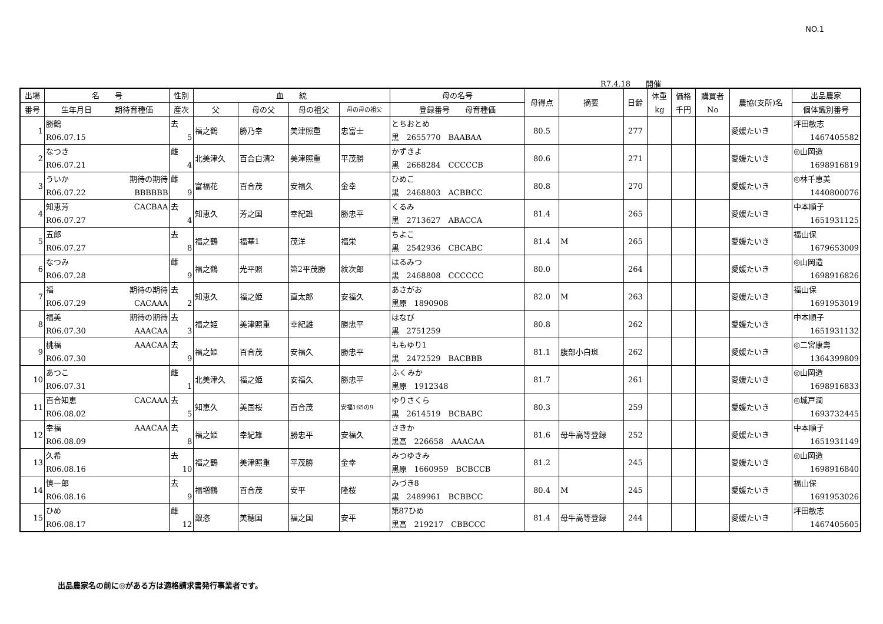NO.1
R7.4.18　　開催
| 出場 | 名 号 | 性別 | 血 統 | | | | 母の名号 | 母得点 | 摘要 | 日齢 | 体重 kg | 価格 千円 | 購買者 No | 農協(支所)名 | 出品農家 |
| --- | --- | --- | --- | --- | --- | --- | --- | --- | --- | --- | --- | --- | --- | --- | --- |
| 番号 | 生年月日 期待育種価 | 産次 | 父 | 母の父 | 母の祖父 | 母の母の祖父 | 登録番号 母育種価 | | | | | | | | 個体識別番号 |
| 1 | 勝鶴 R06.07.15 | 去 5 | 福之鶴 | 勝乃幸 | 美津照重 | 忠富士 | とちおとめ 黒 2655770 BAABAA | 80.5 | | 277 | | | | 愛媛たいき | 坪田敏志 1467405582 |
| 2 | なつき R06.07.21 | 雌 4 | 北美津久 | 百合白清2 | 美津照重 | 平茂勝 | かずきよ 黒 2668284 CCCCCB | 80.6 | | 271 | | | | 愛媛たいき | ◎山岡造 1698916819 |
| 3 | ういか 期待の期待 R06.07.22 BBBBBB | 雌 9 | 富福花 | 百合茂 | 安福久 | 金幸 | ひめこ 黒 2468803 ACBBCC | 80.8 | | 270 | | | | 愛媛たいき | ◎林千恵美 1440800076 |
| 4 | 知恵芳 CACBAA R06.07.27 | 去 4 | 知恵久 | 芳之国 | 幸紀雄 | 勝忠平 | くるみ 黒 2713627 ABACCA | 81.4 | | 265 | | | | 愛媛たいき | 中本順子 1651931125 |
| 5 | 五郎 R06.07.27 | 去 8 | 福之鶴 | 福華1 | 茂洋 | 福栄 | ちよこ 黒 2542936 CBCABC | 81.4 | M | 265 | | | | 愛媛たいき | 福山保 1679653009 |
| 6 | なつみ R06.07.28 | 雌 9 | 福之鶴 | 光平照 | 第2平茂勝 | 紋次郎 | はるみつ 黒 2468808 CCCCCC | 80.0 | | 264 | | | | 愛媛たいき | ◎山岡造 1698916826 |
| 7 | 福 期待の期待 R06.07.29 CACAAA | 去 2 | 知恵久 | 福之姫 | 直太郎 | 安福久 | あさがお 黒原 1890908 | 82.0 | M | 263 | | | | 愛媛たいき | 福山保 1691953019 |
| 8 | 福美 期待の期待 R06.07.30 AAACAA | 去 3 | 福之姫 | 美津照重 | 幸紀雄 | 勝忠平 | はなび 黒 2751259 | 80.8 | | 262 | | | | 愛媛たいき | 中本順子 1651931132 |
| 9 | 桃福 AAACAA R06.07.30 | 去 9 | 福之姫 | 百合茂 | 安福久 | 勝忠平 | ももゆり1 黒 2472529 BACBBB | 81.1 | 腹部小白斑 | 262 | | | | 愛媛たいき | ◎二宮康壽 1364399809 |
| 10 | あつこ R06.07.31 | 雌 1 | 北美津久 | 福之姫 | 安福久 | 勝忠平 | ふくみか 黒原 1912348 | 81.7 | | 261 | | | | 愛媛たいき | ◎山岡造 1698916833 |
| 11 | 百合知恵 CACAAA R06.08.02 | 去 5 | 知恵久 | 美国桜 | 百合茂 | 安福165の9 | ゆりさくら 黒 2614519 BCBABC | 80.3 | | 259 | | | | 愛媛たいき | ◎城戸潤 1693732445 |
| 12 | 幸福 AAACAA R06.08.09 | 去 8 | 福之姫 | 幸紀雄 | 勝忠平 | 安福久 | さきか 黒高 226658 AAACAA | 81.6 | 母牛高等登録 | 252 | | | | 愛媛たいき | 中本順子 1651931149 |
| 13 | 久希 R06.08.16 | 去 10 | 福之鶴 | 美津照重 | 平茂勝 | 金幸 | みつゆきみ 黒原 1660959 BCBCCB | 81.2 | | 245 | | | | 愛媛たいき | ◎山岡造 1698916840 |
| 14 | 慎一郎 R06.08.16 | 去 9 | 福増鶴 | 百合茂 | 安平 | 隆桜 | みづき8 黒 2489961 BCBBCC | 80.4 | M | 245 | | | | 愛媛たいき | 福山保 1691953026 |
| 15 | ひめ R06.08.17 | 雌 12 | 銀恣 | 美穂国 | 福之国 | 安平 | 第87ひめ 黒高 219217 CBBCCC | 81.4 | 母牛高等登録 | 244 | | | | 愛媛たいき | 坪田敏志 1467405605 |
出品農家名の前に◎がある方は適格請求書発行事業者です。